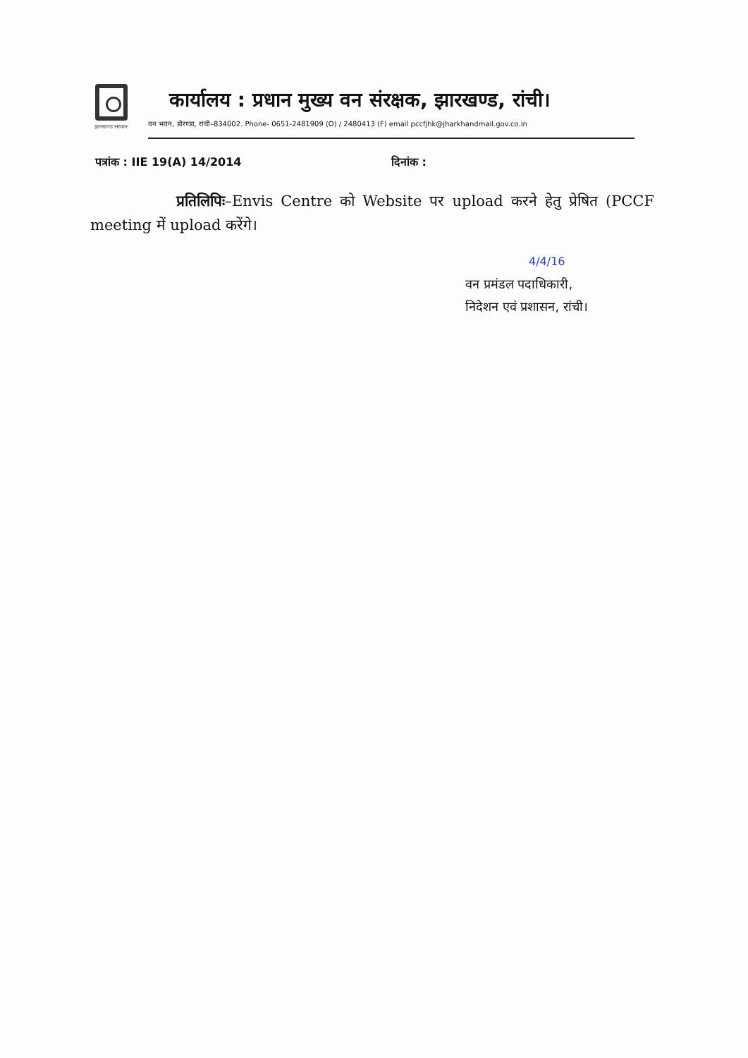झारखण्ड सरकार
कार्यालय : प्रधान मुख्य वन संरक्षक, झारखण्ड, रांची।
वन भवन, डोरण्डा, रांची–834002. Phone- 0651-2481909 (O) / 2480413 (F) email pccfjhk@jharkhandmail.gov.co.in
पत्रांक : IIE 19(A) 14/2014 दिनांक :
प्रतिलिपिः–Envis Centre को Website पर upload करने हेतु प्रेषित (PCCF meeting में upload करेंगे।
4/4/16
वन प्रमंडल पदाधिकारी,
निदेशन एवं प्रशासन, रांची।